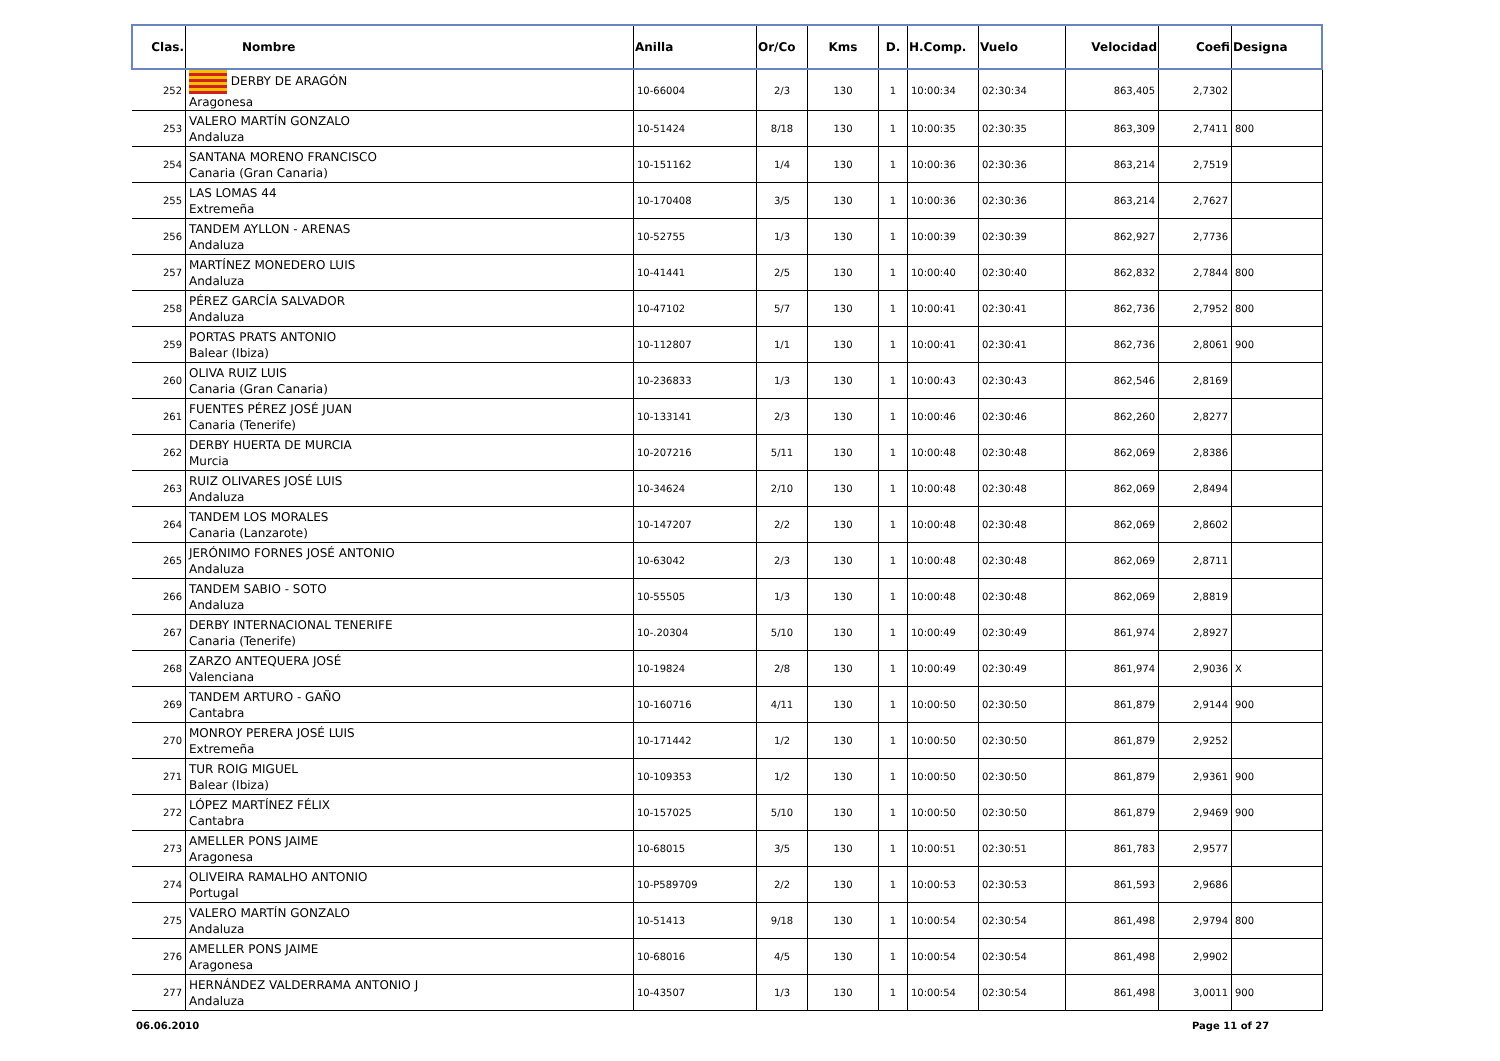| Clas. | Nombre | Anilla | Or/Co | Kms | D. | H.Comp. | Vuelo | Velocidad | Coefi | Designa |
| --- | --- | --- | --- | --- | --- | --- | --- | --- | --- | --- |
| 252 | DERBY DE ARAGÓN Aragonesa | 10-66004 | 2/3 | 130 | 1 | 10:00:34 | 02:30:34 | 863,405 | 2,7302 | |
| 253 | VALERO MARTÍN GONZALO Andaluza | 10-51424 | 8/18 | 130 | 1 | 10:00:35 | 02:30:35 | 863,309 | 2,7411 | 800 |
| 254 | SANTANA MORENO FRANCISCO Canaria (Gran Canaria) | 10-151162 | 1/4 | 130 | 1 | 10:00:36 | 02:30:36 | 863,214 | 2,7519 | |
| 255 | LAS LOMAS 44 Extremeña | 10-170408 | 3/5 | 130 | 1 | 10:00:36 | 02:30:36 | 863,214 | 2,7627 | |
| 256 | TANDEM AYLLON - ARENAS Andaluza | 10-52755 | 1/3 | 130 | 1 | 10:00:39 | 02:30:39 | 862,927 | 2,7736 | |
| 257 | MARTÍNEZ MONEDERO LUIS Andaluza | 10-41441 | 2/5 | 130 | 1 | 10:00:40 | 02:30:40 | 862,832 | 2,7844 | 800 |
| 258 | PÉREZ GARCÍA SALVADOR Andaluza | 10-47102 | 5/7 | 130 | 1 | 10:00:41 | 02:30:41 | 862,736 | 2,7952 | 800 |
| 259 | PORTAS PRATS ANTONIO Balear (Ibiza) | 10-112807 | 1/1 | 130 | 1 | 10:00:41 | 02:30:41 | 862,736 | 2,8061 | 900 |
| 260 | OLIVA RUIZ LUIS Canaria (Gran Canaria) | 10-236833 | 1/3 | 130 | 1 | 10:00:43 | 02:30:43 | 862,546 | 2,8169 | |
| 261 | FUENTES PÉREZ JOSÉ JUAN Canaria (Tenerife) | 10-133141 | 2/3 | 130 | 1 | 10:00:46 | 02:30:46 | 862,260 | 2,8277 | |
| 262 | DERBY HUERTA DE MURCIA Murcia | 10-207216 | 5/11 | 130 | 1 | 10:00:48 | 02:30:48 | 862,069 | 2,8386 | |
| 263 | RUIZ OLIVARES JOSÉ LUIS Andaluza | 10-34624 | 2/10 | 130 | 1 | 10:00:48 | 02:30:48 | 862,069 | 2,8494 | |
| 264 | TANDEM LOS MORALES Canaria (Lanzarote) | 10-147207 | 2/2 | 130 | 1 | 10:00:48 | 02:30:48 | 862,069 | 2,8602 | |
| 265 | JERÓNIMO FORNES JOSÉ ANTONIO Andaluza | 10-63042 | 2/3 | 130 | 1 | 10:00:48 | 02:30:48 | 862,069 | 2,8711 | |
| 266 | TANDEM SABIO - SOTO Andaluza | 10-55505 | 1/3 | 130 | 1 | 10:00:48 | 02:30:48 | 862,069 | 2,8819 | |
| 267 | DERBY INTERNACIONAL TENERIFE Canaria (Tenerife) | 10-.20304 | 5/10 | 130 | 1 | 10:00:49 | 02:30:49 | 861,974 | 2,8927 | |
| 268 | ZARZO ANTEQUERA JOSÉ Valenciana | 10-19824 | 2/8 | 130 | 1 | 10:00:49 | 02:30:49 | 861,974 | 2,9036 | X |
| 269 | TANDEM ARTURO - GAÑO Cantabra | 10-160716 | 4/11 | 130 | 1 | 10:00:50 | 02:30:50 | 861,879 | 2,9144 | 900 |
| 270 | MONROY PERERA JOSÉ LUIS Extremeña | 10-171442 | 1/2 | 130 | 1 | 10:00:50 | 02:30:50 | 861,879 | 2,9252 | |
| 271 | TUR ROIG MIGUEL Balear (Ibiza) | 10-109353 | 1/2 | 130 | 1 | 10:00:50 | 02:30:50 | 861,879 | 2,9361 | 900 |
| 272 | LÓPEZ MARTÍNEZ FÉLIX Cantabra | 10-157025 | 5/10 | 130 | 1 | 10:00:50 | 02:30:50 | 861,879 | 2,9469 | 900 |
| 273 | AMELLER PONS JAIME Aragonesa | 10-68015 | 3/5 | 130 | 1 | 10:00:51 | 02:30:51 | 861,783 | 2,9577 | |
| 274 | OLIVEIRA RAMALHO ANTONIO Portugal | 10-P589709 | 2/2 | 130 | 1 | 10:00:53 | 02:30:53 | 861,593 | 2,9686 | |
| 275 | VALERO MARTÍN GONZALO Andaluza | 10-51413 | 9/18 | 130 | 1 | 10:00:54 | 02:30:54 | 861,498 | 2,9794 | 800 |
| 276 | AMELLER PONS JAIME Aragonesa | 10-68016 | 4/5 | 130 | 1 | 10:00:54 | 02:30:54 | 861,498 | 2,9902 | |
| 277 | HERNÁNDEZ VALDERRAMA ANTONIO J Andaluza | 10-43507 | 1/3 | 130 | 1 | 10:00:54 | 02:30:54 | 861,498 | 3,0011 | 900 |
06.06.2010 Page 11 of 27